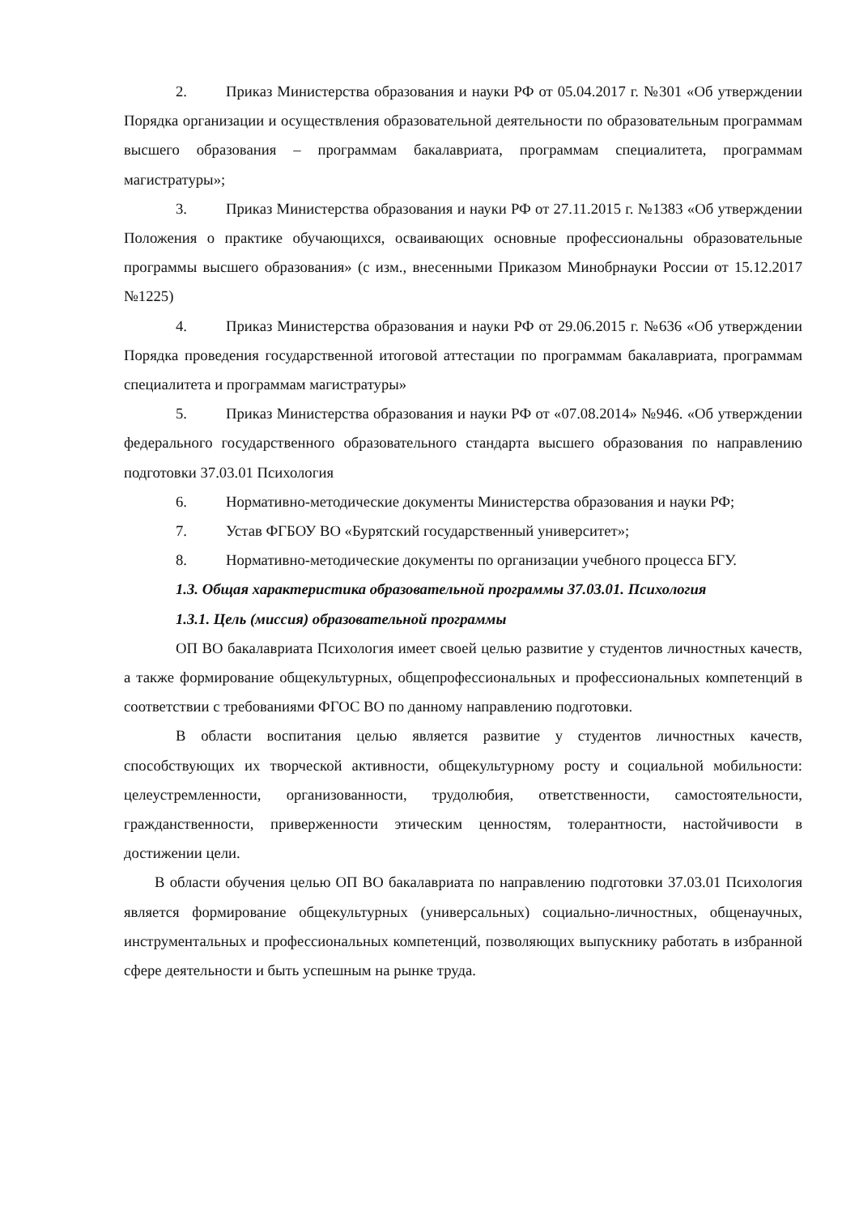2. Приказ Министерства образования и науки РФ от 05.04.2017 г. №301 «Об утверждении Порядка организации и осуществления образовательной деятельности по образовательным программам высшего образования – программам бакалавриата, программам специалитета, программам магистратуры»;
3. Приказ Министерства образования и науки РФ от 27.11.2015 г. №1383 «Об утверждении Положения о практике обучающихся, осваивающих основные профессиональны образовательные программы высшего образования» (с изм., внесенными Приказом Минобрнауки России от 15.12.2017 №1225)
4. Приказ Министерства образования и науки РФ от 29.06.2015 г. №636 «Об утверждении Порядка проведения государственной итоговой аттестации по программам бакалавриата, программам специалитета и программам магистратуры»
5. Приказ Министерства образования и науки РФ от «07.08.2014» №946. «Об утверждении федерального государственного образовательного стандарта высшего образования по направлению подготовки 37.03.01 Психология
6. Нормативно-методические документы Министерства образования и науки РФ;
7. Устав ФГБОУ ВО «Бурятский государственный университет»;
8. Нормативно-методические документы по организации учебного процесса БГУ.
1.3. Общая характеристика образовательной программы 37.03.01. Психология
1.3.1. Цель (миссия) образовательной программы
ОП ВО бакалавриата Психология имеет своей целью развитие у студентов личностных качеств, а также формирование общекультурных, общепрофессиональных и профессиональных компетенций в соответствии с требованиями ФГОС ВО по данному направлению подготовки.
В области воспитания целью является развитие у студентов личностных качеств, способствующих их творческой активности, общекультурному росту и социальной мобильности: целеустремленности, организованности, трудолюбия, ответственности, самостоятельности, гражданственности, приверженности этическим ценностям, толерантности, настойчивости в достижении цели.
В области обучения целью ОП ВО бакалавриата по направлению подготовки 37.03.01 Психология является формирование общекультурных (универсальных) социально-личностных, общенаучных, инструментальных и профессиональных компетенций, позволяющих выпускнику работать в избранной сфере деятельности и быть успешным на рынке труда.